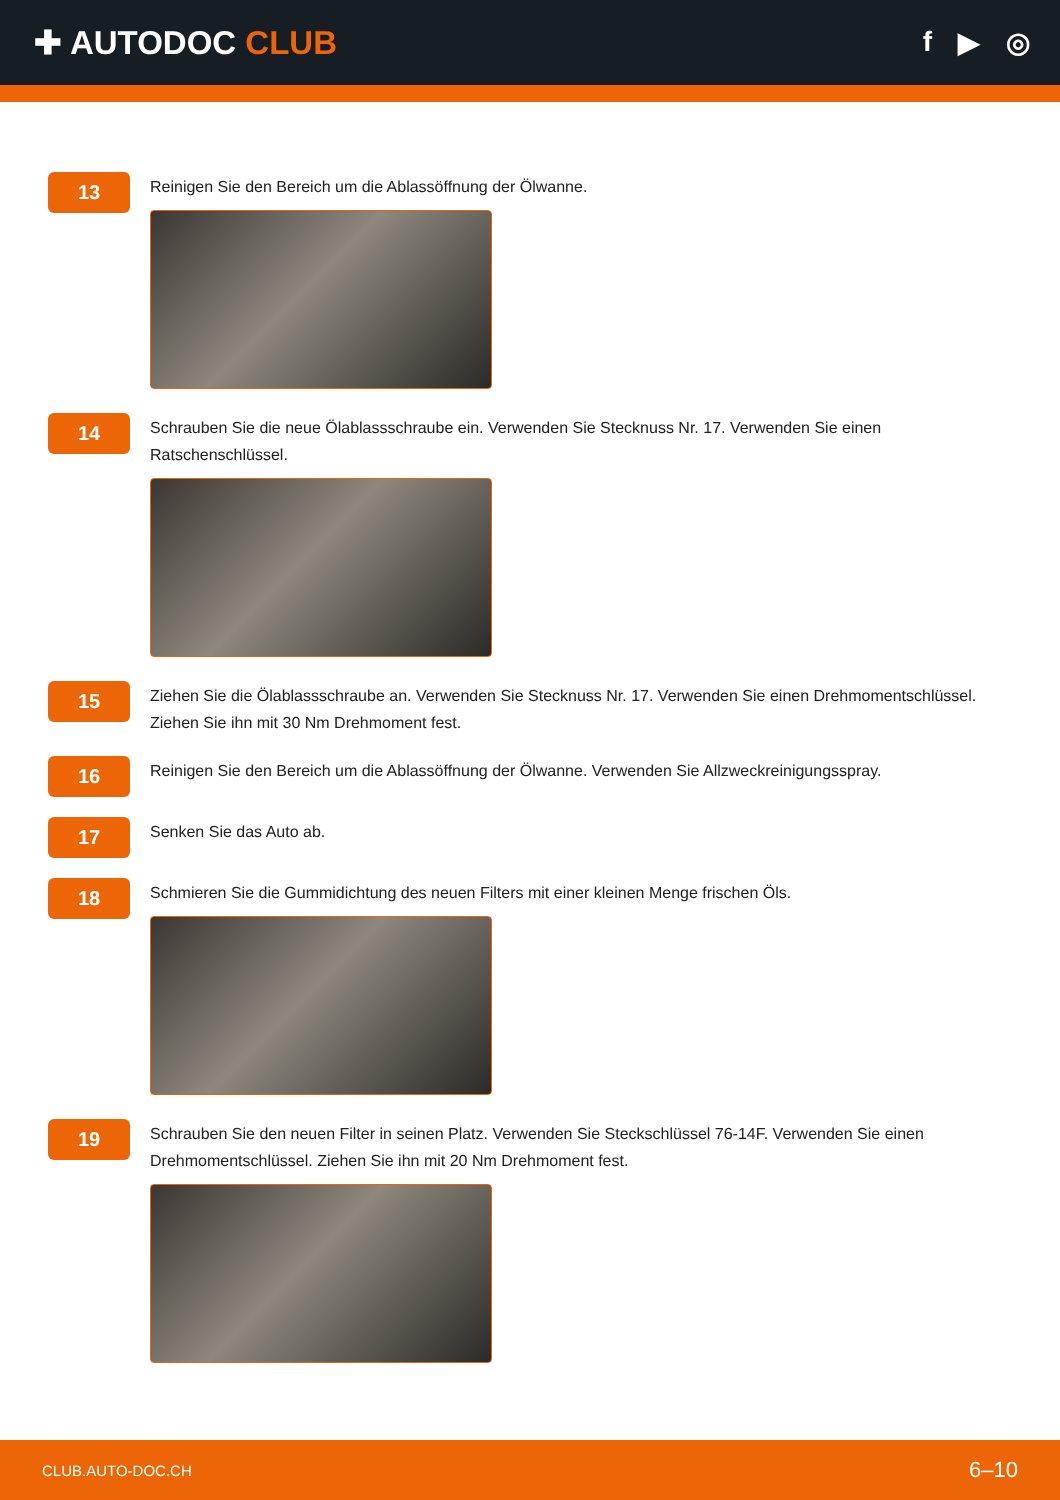✚ AUTODOC CLUB
f ▶ ◎
13
Reinigen Sie den Bereich um die Ablassöffnung der Ölwanne.
14
Schrauben Sie die neue Ölablassschraube ein. Verwenden Sie Stecknuss Nr. 17. Verwenden Sie einen Ratschenschlüssel.
15
Ziehen Sie die Ölablassschraube an. Verwenden Sie Stecknuss Nr. 17. Verwenden Sie einen Drehmomentschlüssel. Ziehen Sie ihn mit 30 Nm Drehmoment fest.
16
Reinigen Sie den Bereich um die Ablassöffnung der Ölwanne. Verwenden Sie Allzweckreinigungsspray.
17
Senken Sie das Auto ab.
18
Schmieren Sie die Gummidichtung des neuen Filters mit einer kleinen Menge frischen Öls.
19
Schrauben Sie den neuen Filter in seinen Platz. Verwenden Sie Steckschlüssel 76-14F. Verwenden Sie einen Drehmomentschlüssel. Ziehen Sie ihn mit 20 Nm Drehmoment fest.
CLUB.AUTO-DOC.CH 6–10